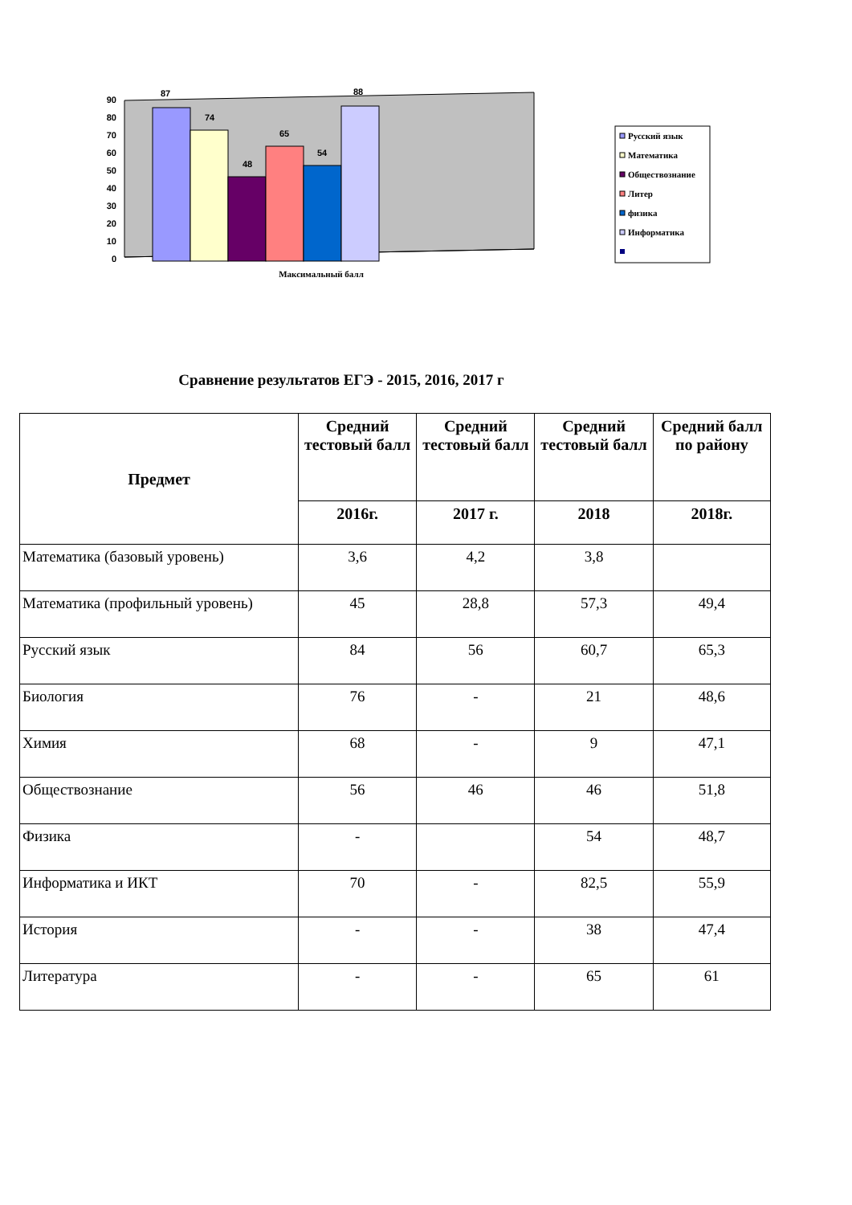90
80
70
60
50
40
30
20
10
0
87
74
48
65
54
88
Максимальный балл
Русский язык
Математика
Обществознание
Литер
физика
Информатика
Сравнение результатов ЕГЭ - 2015, 2016, 2017 г
| Предмет | Средний тестовый балл | Средний тестовый балл | Средний тестовый балл | Средний балл по району |
| --- | --- | --- | --- | --- |
| | 2016г. | 2017 г. | 2018 | 2018г. |
| Математика (базовый уровень) | 3,6 | 4,2 | 3,8 | |
| Математика (профильный уровень) | 45 | 28,8 | 57,3 | 49,4 |
| Русский язык | 84 | 56 | 60,7 | 65,3 |
| Биология | 76 | - | 21 | 48,6 |
| Химия | 68 | - | 9 | 47,1 |
| Обществознание | 56 | 46 | 46 | 51,8 |
| Физика | - | | 54 | 48,7 |
| Информатика и ИКТ | 70 | - | 82,5 | 55,9 |
| История | - | - | 38 | 47,4 |
| Литература | - | - | 65 | 61 |